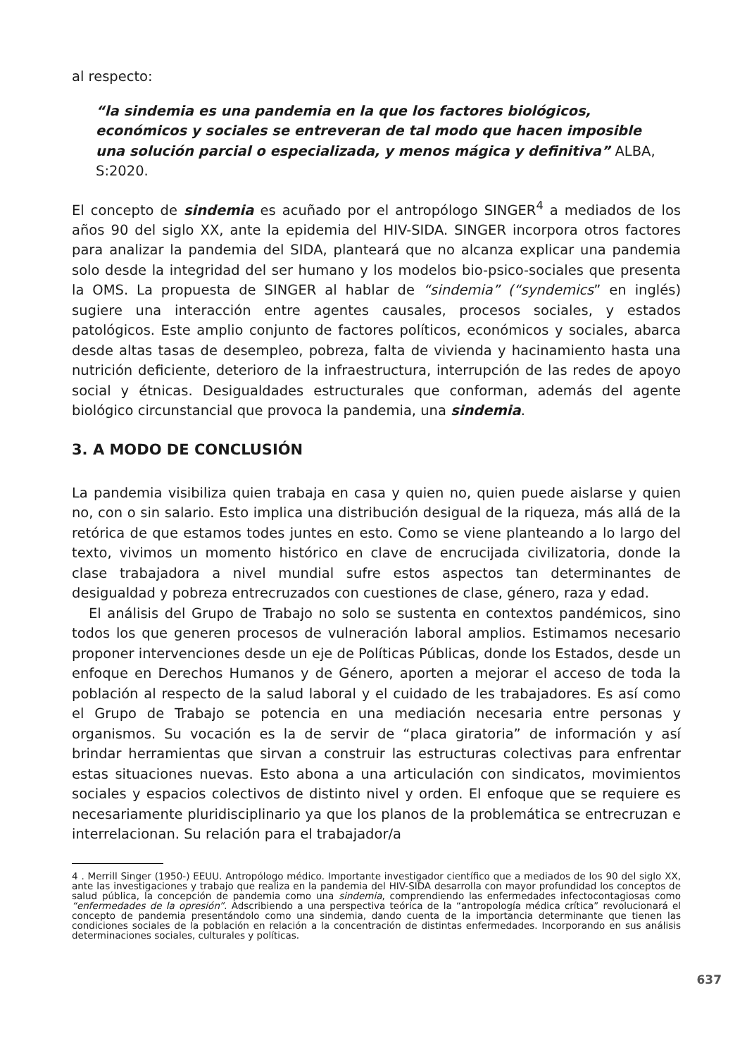al respecto:
“la sindemia es una pandemia en la que los factores biológicos, económicos y sociales se entreveran de tal modo que hacen imposible una solución parcial o especializada, y menos mágica y definitiva” ALBA, S:2020.
El concepto de sindemia es acuñado por el antropólogo SINGER<sup>4</sup> a mediados de los años 90 del siglo XX, ante la epidemia del HIV-SIDA. SINGER incorpora otros factores para analizar la pandemia del SIDA, planteará que no alcanza explicar una pandemia solo desde la integridad del ser humano y los modelos bio-psico-sociales que presenta la OMS. La propuesta de SINGER al hablar de “sindemia” (“syndemics” en inglés) sugiere una interacción entre agentes causales, procesos sociales, y estados patológicos. Este amplio conjunto de factores políticos, económicos y sociales, abarca desde altas tasas de desempleo, pobreza, falta de vivienda y hacinamiento hasta una nutrición deficiente, deterioro de la infraestructura, interrupción de las redes de apoyo social y étnicas. Desigualdades estructurales que conforman, además del agente biológico circunstancial que provoca la pandemia, una sindemia.
3. A MODO DE CONCLUSIÓN
La pandemia visibiliza quien trabaja en casa y quien no, quien puede aislarse y quien no, con o sin salario. Esto implica una distribución desigual de la riqueza, más allá de la retórica de que estamos todes juntes en esto. Como se viene planteando a lo largo del texto, vivimos un momento histórico en clave de encrucijada civilizatoria, donde la clase trabajadora a nivel mundial sufre estos aspectos tan determinantes de desigualdad y pobreza entrecruzados con cuestiones de clase, género, raza y edad.
El análisis del Grupo de Trabajo no solo se sustenta en contextos pandémicos, sino todos los que generen procesos de vulneración laboral amplios. Estimamos necesario proponer intervenciones desde un eje de Políticas Públicas, donde los Estados, desde un enfoque en Derechos Humanos y de Género, aporten a mejorar el acceso de toda la población al respecto de la salud laboral y el cuidado de les trabajadores. Es así como el Grupo de Trabajo se potencia en una mediación necesaria entre personas y organismos. Su vocación es la de servir de “placa giratoria” de información y así brindar herramientas que sirvan a construir las estructuras colectivas para enfrentar estas situaciones nuevas. Esto abona a una articulación con sindicatos, movimientos sociales y espacios colectivos de distinto nivel y orden. El enfoque que se requiere es necesariamente pluridisciplinario ya que los planos de la problemática se entrecruzan e interrelacionan. Su relación para el trabajador/a
4 . Merrill Singer (1950-) EEUU. Antropólogo médico. Importante investigador científico que a mediados de los 90 del siglo XX, ante las investigaciones y trabajo que realiza en la pandemia del HIV-SIDA desarrolla con mayor profundidad los conceptos de salud pública, la concepción de pandemia como una sindemia, comprendiendo las enfermedades infectocontagiosas como “enfermedades de la opresión”. Adscribiendo a una perspectiva teórica de la “antropología médica crítica” revolucionará el concepto de pandemia presentándolo como una sindemia, dando cuenta de la importancia determinante que tienen las condiciones sociales de la población en relación a la concentración de distintas enfermedades. Incorporando en sus análisis determinaciones sociales, culturales y políticas.
637